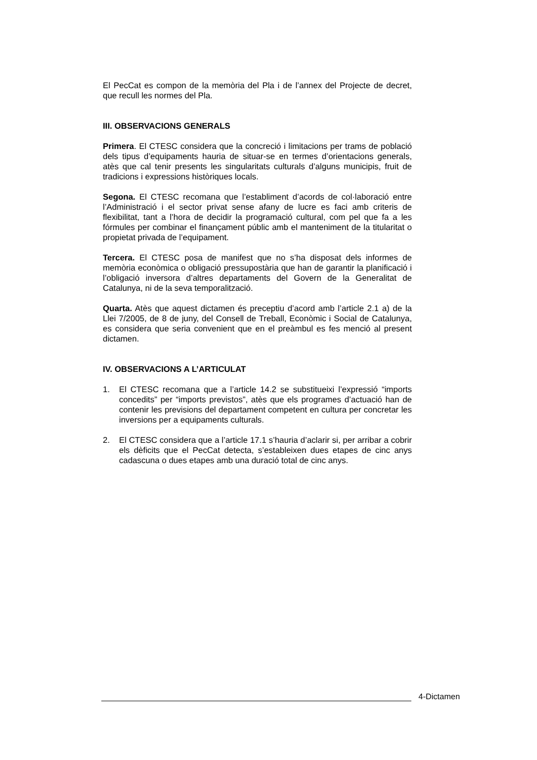El PecCat es compon de la memòria del Pla i de l’annex del Projecte de decret, que recull les normes del Pla.
III. OBSERVACIONS GENERALS
Primera. El CTESC considera que la concreció i limitacions per trams de població dels tipus d’equipaments hauria de situar-se en termes d’orientacions generals, atès que cal tenir presents les singularitats culturals d’alguns municipis, fruit de tradicions i expressions històriques locals.
Segona. El CTESC recomana que l’establiment d’acords de col·laboració entre l’Administració i el sector privat sense afany de lucre es faci amb criteris de flexibilitat, tant a l’hora de decidir la programació cultural, com pel que fa a les fórmules per combinar el finançament públic amb el manteniment de la titularitat o propietat privada de l’equipament.
Tercera. El CTESC posa de manifest que no s’ha disposat dels informes de memòria econòmica o obligació pressupostària que han de garantir la planificació i l’obligació inversora d’altres departaments del Govern de la Generalitat de Catalunya, ni de la seva temporalització.
Quarta. Atès que aquest dictamen és preceptiu d’acord amb l’article 2.1 a) de la Llei 7/2005, de 8 de juny, del Consell de Treball, Econòmic i Social de Catalunya, es considera que seria convenient que en el preàmbul es fes menció al present dictamen.
IV. OBSERVACIONS A L’ARTICULAT
1. El CTESC recomana que a l’article 14.2 se substitueixi l’expressió “imports concedits” per “imports previstos”, atès que els programes d’actuació han de contenir les previsions del departament competent en cultura per concretar les inversions per a equipaments culturals.
2. El CTESC considera que a l’article 17.1 s’hauria d’aclarir si, per arribar a cobrir els dèficits que el PecCat detecta, s’estableixen dues etapes de cinc anys cadascuna o dues etapes amb una duració total de cinc anys.
4-Dictamen